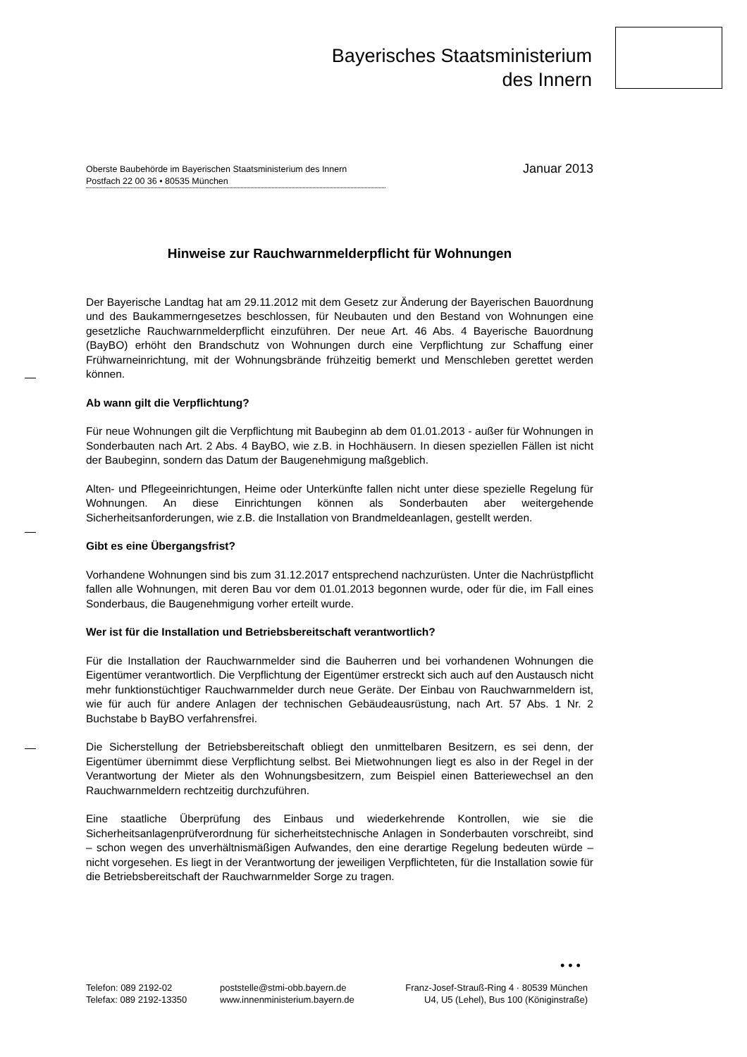Bayerisches Staatsministerium
des Innern
Oberste Baubehörde im Bayerischen Staatsministerium des Innern
Postfach 22 00 36 • 80535 München
Januar 2013
Hinweise zur Rauchwarnmelderpflicht für Wohnungen
Der Bayerische Landtag hat am 29.11.2012 mit dem Gesetz zur Änderung der Bayerischen Bauordnung und des Baukammerngesetzes beschlossen, für Neubauten und den Bestand von Wohnungen eine gesetzliche Rauchwarnmelderpflicht einzuführen. Der neue Art. 46 Abs. 4 Bayerische Bauordnung (BayBO) erhöht den Brandschutz von Wohnungen durch eine Verpflichtung zur Schaffung einer Frühwarneinrichtung, mit der Wohnungsbrände frühzeitig bemerkt und Menschleben gerettet werden können.
Ab wann gilt die Verpflichtung?
Für neue Wohnungen gilt die Verpflichtung mit Baubeginn ab dem 01.01.2013 - außer für Wohnungen in Sonderbauten nach Art. 2 Abs. 4 BayBO, wie z.B. in Hochhäusern. In diesen speziellen Fällen ist nicht der Baubeginn, sondern das Datum der Baugenehmigung maßgeblich.
Alten- und Pflegeeinrichtungen, Heime oder Unterkünfte fallen nicht unter diese spezielle Regelung für Wohnungen. An diese Einrichtungen können als Sonderbauten aber weitergehende Sicherheitsanforderungen, wie z.B. die Installation von Brandmeldeanlagen, gestellt werden.
Gibt es eine Übergangsfrist?
Vorhandene Wohnungen sind bis zum 31.12.2017 entsprechend nachzurüsten. Unter die Nachrüstpflicht fallen alle Wohnungen, mit deren Bau vor dem 01.01.2013 begonnen wurde, oder für die, im Fall eines Sonderbaus, die Baugenehmigung vorher erteilt wurde.
Wer ist für die Installation und Betriebsbereitschaft verantwortlich?
Für die Installation der Rauchwarnmelder sind die Bauherren und bei vorhandenen Wohnungen die Eigentümer verantwortlich. Die Verpflichtung der Eigentümer erstreckt sich auch auf den Austausch nicht mehr funktionstüchtiger Rauchwarnmelder durch neue Geräte. Der Einbau von Rauchwarnmeldern ist, wie für auch für andere Anlagen der technischen Gebäudeausrüstung, nach Art. 57 Abs. 1 Nr. 2 Buchstabe b BayBO verfahrensfrei.
Die Sicherstellung der Betriebsbereitschaft obliegt den unmittelbaren Besitzern, es sei denn, der Eigentümer übernimmt diese Verpflichtung selbst. Bei Mietwohnungen liegt es also in der Regel in der Verantwortung der Mieter als den Wohnungsbesitzern, zum Beispiel einen Batteriewechsel an den Rauchwarnmeldern rechtzeitig durchzuführen.
Eine staatliche Überprüfung des Einbaus und wiederkehrende Kontrollen, wie sie die Sicherheitsanlagenprüfverordnung für sicherheitstechnische Anlagen in Sonderbauten vorschreibt, sind – schon wegen des unverhältnismäßigen Aufwandes, den eine derartige Regelung bedeuten würde – nicht vorgesehen. Es liegt in der Verantwortung der jeweiligen Verpflichteten, für die Installation sowie für die Betriebsbereitschaft der Rauchwarnmelder Sorge zu tragen.
• • •
Telefon: 089 2192-02
Telefax: 089 2192-13350
poststelle@stmi-obb.bayern.de
www.innenministerium.bayern.de
Franz-Josef-Strauß-Ring 4 · 80539 München
U4, U5 (Lehel), Bus 100 (Königinstraße)